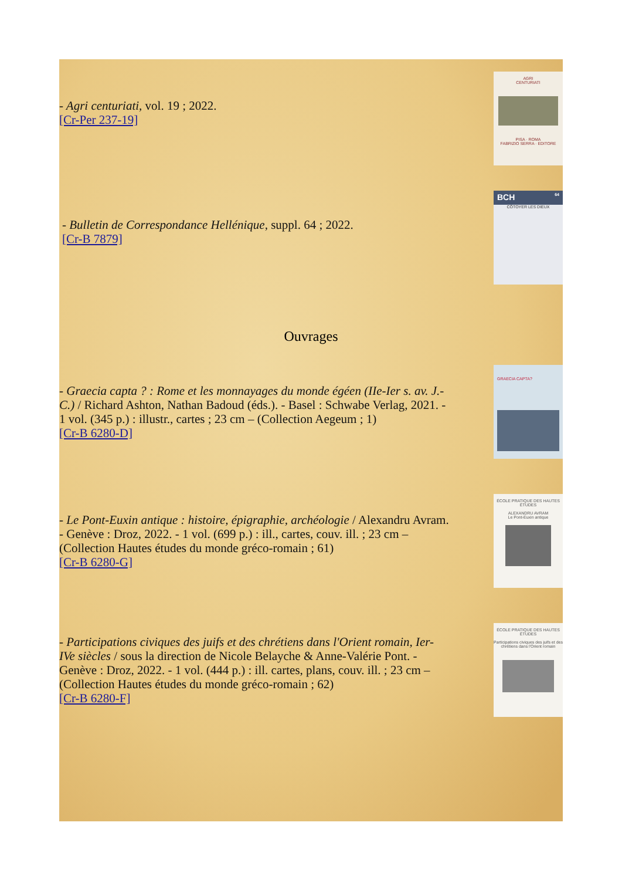- Agri centuriati, vol. 19 ; 2022.
[Cr-Per 237-19]
AGRI
CENTURIATI
PISA · ROMA
FABRIZIO SERRA · EDITORE
- Bulletin de Correspondance Hellénique, suppl. 64 ; 2022.
[Cr-B 7879]
BCH 64
CÔTOYER LES DIEUX
Ouvrages
- Graecia capta ? : Rome et les monnayages du monde égéen (IIe-Ier s. av. J.-C.) / Richard Ashton, Nathan Badoud (éds.). - Basel : Schwabe Verlag, 2021. - 1 vol. (345 p.) : illustr., cartes ; 23 cm – (Collection Aegeum ; 1)
[Cr-B 6280-D]
GRAECIA CAPTA?
- Le Pont-Euxin antique : histoire, épigraphie, archéologie / Alexandru Avram. - Genève : Droz, 2022. - 1 vol. (699 p.) : ill., cartes, couv. ill. ; 23 cm – (Collection Hautes études du monde gréco-romain ; 61)
[Cr-B 6280-G]
ÉCOLE PRATIQUE DES HAUTES ÉTUDES
ALEXANDRU AVRAM
Le Pont-Euxin antique
- Participations civiques des juifs et des chrétiens dans l'Orient romain, Ier-IVe siècles / sous la direction de Nicole Belayche & Anne-Valérie Pont. - Genève : Droz, 2022. - 1 vol. (444 p.) : ill. cartes, plans, couv. ill. ; 23 cm – (Collection Hautes études du monde gréco-romain ; 62)
[Cr-B 6280-F]
ÉCOLE PRATIQUE DES HAUTES ÉTUDES
Participations civiques des juifs et des chrétiens dans l'Orient romain